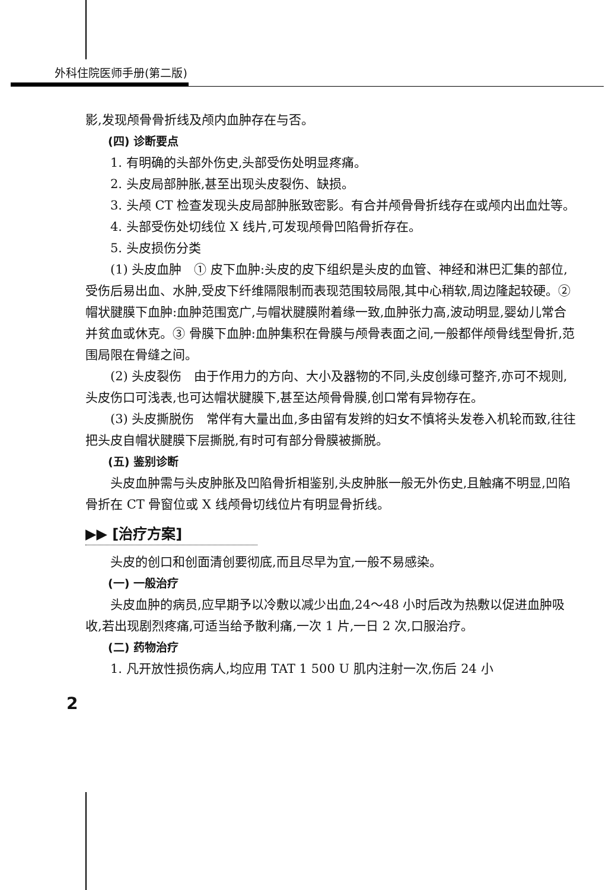外科住院医师手册(第二版)
影,发现颅骨骨折线及颅内血肿存在与否。
(四) 诊断要点
1. 有明确的头部外伤史,头部受伤处明显疼痛。
2. 头皮局部肿胀,甚至出现头皮裂伤、缺损。
3. 头颅 CT 检查发现头皮局部肿胀致密影。有合并颅骨骨折线存在或颅内出血灶等。
4. 头部受伤处切线位 X 线片,可发现颅骨凹陷骨折存在。
5. 头皮损伤分类
(1) 头皮血肿　① 皮下血肿:头皮的皮下组织是头皮的血管、神经和淋巴汇集的部位,受伤后易出血、水肿,受皮下纤维隔限制而表现范围较局限,其中心稍软,周边隆起较硬。② 帽状腱膜下血肿:血肿范围宽广,与帽状腱膜附着缘一致,血肿张力高,波动明显,婴幼儿常合并贫血或休克。③ 骨膜下血肿:血肿集积在骨膜与颅骨表面之间,一般都伴颅骨线型骨折,范围局限在骨缝之间。
(2) 头皮裂伤　由于作用力的方向、大小及器物的不同,头皮创缘可整齐,亦可不规则,头皮伤口可浅表,也可达帽状腱膜下,甚至达颅骨骨膜,创口常有异物存在。
(3) 头皮撕脱伤　常伴有大量出血,多由留有发辫的妇女不慎将头发卷入机轮而致,往往把头皮自帽状腱膜下层撕脱,有时可有部分骨膜被撕脱。
(五) 鉴别诊断
头皮血肿需与头皮肿胀及凹陷骨折相鉴别,头皮肿胀一般无外伤史,且触痛不明显,凹陷骨折在 CT 骨窗位或 X 线颅骨切线位片有明显骨折线。
▶▶ [治疗方案]
头皮的创口和创面清创要彻底,而且尽早为宜,一般不易感染。
(一) 一般治疗
头皮血肿的病员,应早期予以冷敷以减少出血,24～48 小时后改为热敷以促进血肿吸收,若出现剧烈疼痛,可适当给予散利痛,一次 1 片,一日 2 次,口服治疗。
(二) 药物治疗
1. 凡开放性损伤病人,均应用 TAT 1 500 U 肌内注射一次,伤后 24 小
2